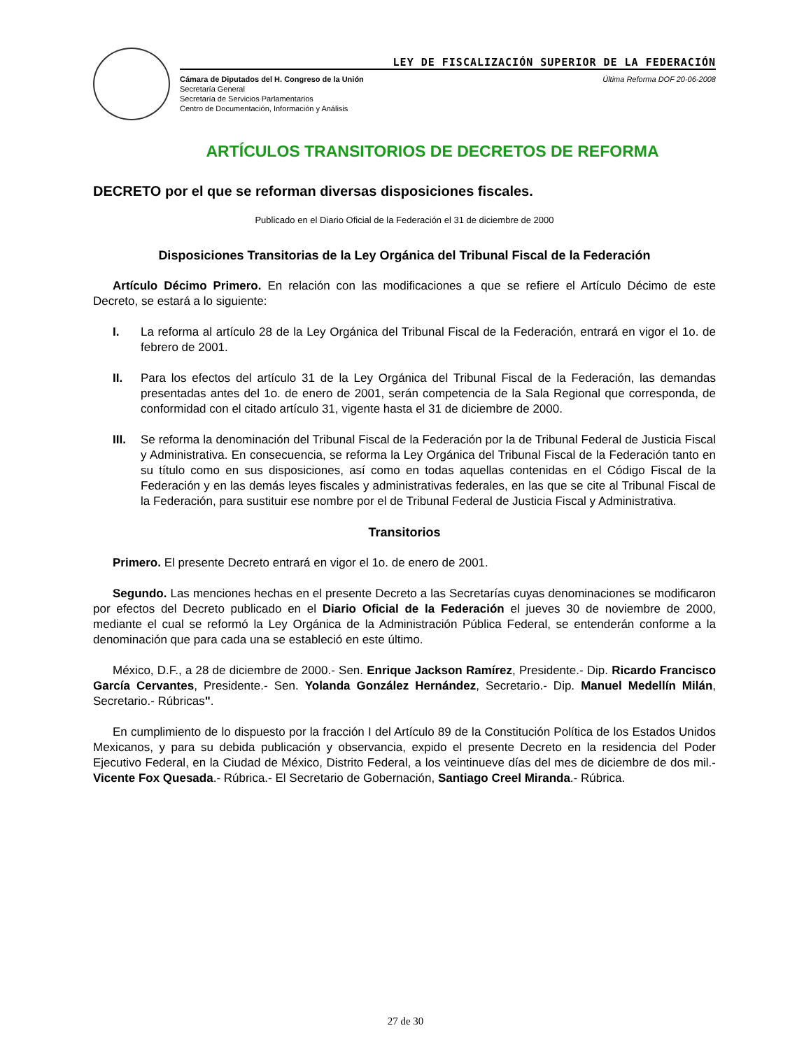LEY DE FISCALIZACIÓN SUPERIOR DE LA FEDERACIÓN
Cámara de Diputados del H. Congreso de la Unión
Secretaría General
Secretaría de Servicios Parlamentarios
Centro de Documentación, Información y Análisis
Última Reforma DOF 20-06-2008
ARTÍCULOS TRANSITORIOS DE DECRETOS DE REFORMA
DECRETO por el que se reforman diversas disposiciones fiscales.
Publicado en el Diario Oficial de la Federación el 31 de diciembre de 2000
Disposiciones Transitorias de la Ley Orgánica del Tribunal Fiscal de la Federación
Artículo Décimo Primero. En relación con las modificaciones a que se refiere el Artículo Décimo de este Decreto, se estará a lo siguiente:
I. La reforma al artículo 28 de la Ley Orgánica del Tribunal Fiscal de la Federación, entrará en vigor el 1o. de febrero de 2001.
II. Para los efectos del artículo 31 de la Ley Orgánica del Tribunal Fiscal de la Federación, las demandas presentadas antes del 1o. de enero de 2001, serán competencia de la Sala Regional que corresponda, de conformidad con el citado artículo 31, vigente hasta el 31 de diciembre de 2000.
III.
Se reforma la denominación del Tribunal Fiscal de la Federación por la de Tribunal Federal de Justicia Fiscal y Administrativa. En consecuencia, se reforma la Ley Orgánica del Tribunal Fiscal de la Federación tanto en su título como en sus disposiciones, así como en todas aquellas contenidas en el Código Fiscal de la Federación y en las demás leyes fiscales y administrativas federales, en las que se cite al Tribunal Fiscal de la Federación, para sustituir ese nombre por el de Tribunal Federal de Justicia Fiscal y Administrativa.
Transitorios
Primero. El presente Decreto entrará en vigor el 1o. de enero de 2001.
Segundo. Las menciones hechas en el presente Decreto a las Secretarías cuyas denominaciones se modificaron por efectos del Decreto publicado en el Diario Oficial de la Federación el jueves 30 de noviembre de 2000, mediante el cual se reformó la Ley Orgánica de la Administración Pública Federal, se entenderán conforme a la denominación que para cada una se estableció en este último.
México, D.F., a 28 de diciembre de 2000.- Sen. Enrique Jackson Ramírez, Presidente.- Dip. Ricardo Francisco García Cervantes, Presidente.- Sen. Yolanda González Hernández, Secretario.- Dip. Manuel Medellín Milán, Secretario.- Rúbricas".
En cumplimiento de lo dispuesto por la fracción I del Artículo 89 de la Constitución Política de los Estados Unidos Mexicanos, y para su debida publicación y observancia, expido el presente Decreto en la residencia del Poder Ejecutivo Federal, en la Ciudad de México, Distrito Federal, a los veintinueve días del mes de diciembre de dos mil.- Vicente Fox Quesada.- Rúbrica.- El Secretario de Gobernación, Santiago Creel Miranda.- Rúbrica.
27 de 30